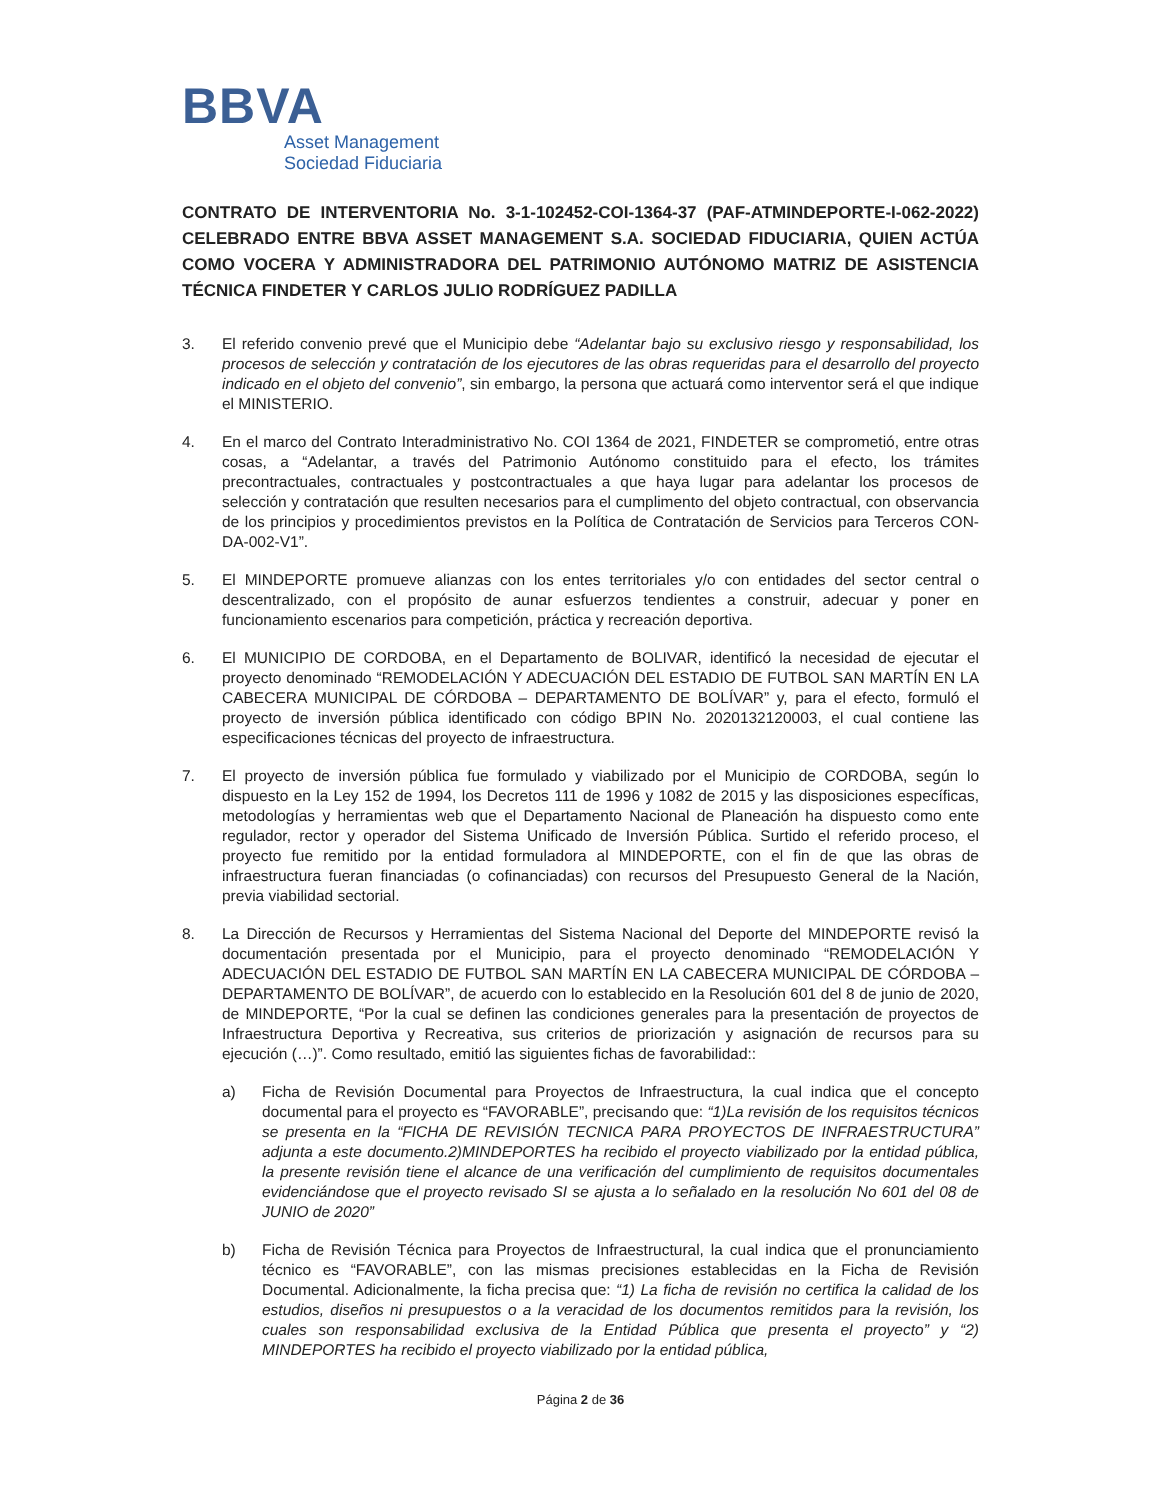BBVA
Asset Management
Sociedad Fiduciaria
CONTRATO DE INTERVENTORIA No. 3-1-102452-COI-1364-37 (PAF-ATMINDEPORTE-I-062-2022) CELEBRADO ENTRE BBVA ASSET MANAGEMENT S.A. SOCIEDAD FIDUCIARIA, QUIEN ACTÚA COMO VOCERA Y ADMINISTRADORA DEL PATRIMONIO AUTÓNOMO MATRIZ DE ASISTENCIA TÉCNICA FINDETER Y CARLOS JULIO RODRÍGUEZ PADILLA
3. El referido convenio prevé que el Municipio debe “Adelantar bajo su exclusivo riesgo y responsabilidad, los procesos de selección y contratación de los ejecutores de las obras requeridas para el desarrollo del proyecto indicado en el objeto del convenio”, sin embargo, la persona que actuará como interventor será el que indique el MINISTERIO.
4. En el marco del Contrato Interadministrativo No. COI 1364 de 2021, FINDETER se comprometió, entre otras cosas, a “Adelantar, a través del Patrimonio Autónomo constituido para el efecto, los trámites precontractuales, contractuales y postcontractuales a que haya lugar para adelantar los procesos de selección y contratación que resulten necesarios para el cumplimento del objeto contractual, con observancia de los principios y procedimientos previstos en la Política de Contratación de Servicios para Terceros CON-DA-002-V1”.
5. El MINDEPORTE promueve alianzas con los entes territoriales y/o con entidades del sector central o descentralizado, con el propósito de aunar esfuerzos tendientes a construir, adecuar y poner en funcionamiento escenarios para competición, práctica y recreación deportiva.
6. El MUNICIPIO DE CORDOBA, en el Departamento de BOLIVAR, identificó la necesidad de ejecutar el proyecto denominado “REMODELACIÓN Y ADECUACIÓN DEL ESTADIO DE FUTBOL SAN MARTÍN EN LA CABECERA MUNICIPAL DE CÓRDOBA – DEPARTAMENTO DE BOLÍVAR” y, para el efecto, formuló el proyecto de inversión pública identificado con código BPIN No. 2020132120003, el cual contiene las especificaciones técnicas del proyecto de infraestructura.
7. El proyecto de inversión pública fue formulado y viabilizado por el Municipio de CORDOBA, según lo dispuesto en la Ley 152 de 1994, los Decretos 111 de 1996 y 1082 de 2015 y las disposiciones específicas, metodologías y herramientas web que el Departamento Nacional de Planeación ha dispuesto como ente regulador, rector y operador del Sistema Unificado de Inversión Pública. Surtido el referido proceso, el proyecto fue remitido por la entidad formuladora al MINDEPORTE, con el fin de que las obras de infraestructura fueran financiadas (o cofinanciadas) con recursos del Presupuesto General de la Nación, previa viabilidad sectorial.
8. La Dirección de Recursos y Herramientas del Sistema Nacional del Deporte del MINDEPORTE revisó la documentación presentada por el Municipio, para el proyecto denominado “REMODELACIÓN Y ADECUACIÓN DEL ESTADIO DE FUTBOL SAN MARTÍN EN LA CABECERA MUNICIPAL DE CÓRDOBA – DEPARTAMENTO DE BOLÍVAR”, de acuerdo con lo establecido en la Resolución 601 del 8 de junio de 2020, de MINDEPORTE, “Por la cual se definen las condiciones generales para la presentación de proyectos de Infraestructura Deportiva y Recreativa, sus criterios de priorización y asignación de recursos para su ejecución (…)”. Como resultado, emitió las siguientes fichas de favorabilidad::
a) Ficha de Revisión Documental para Proyectos de Infraestructura, la cual indica que el concepto documental para el proyecto es “FAVORABLE”, precisando que: “1)La revisión de los requisitos técnicos se presenta en la “FICHA DE REVISIÓN TECNICA PARA PROYECTOS DE INFRAESTRUCTURA” adjunta a este documento.2)MINDEPORTES ha recibido el proyecto viabilizado por la entidad pública, la presente revisión tiene el alcance de una verificación del cumplimiento de requisitos documentales evidenciándose que el proyecto revisado SI se ajusta a lo señalado en la resolución No 601 del 08 de JUNIO de 2020”
b) Ficha de Revisión Técnica para Proyectos de Infraestructural, la cual indica que el pronunciamiento técnico es “FAVORABLE”, con las mismas precisiones establecidas en la Ficha de Revisión Documental. Adicionalmente, la ficha precisa que: “1) La ficha de revisión no certifica la calidad de los estudios, diseños ni presupuestos o a la veracidad de los documentos remitidos para la revisión, los cuales son responsabilidad exclusiva de la Entidad Pública que presenta el proyecto” y “2) MINDEPORTES ha recibido el proyecto viabilizado por la entidad pública,
Página 2 de 36